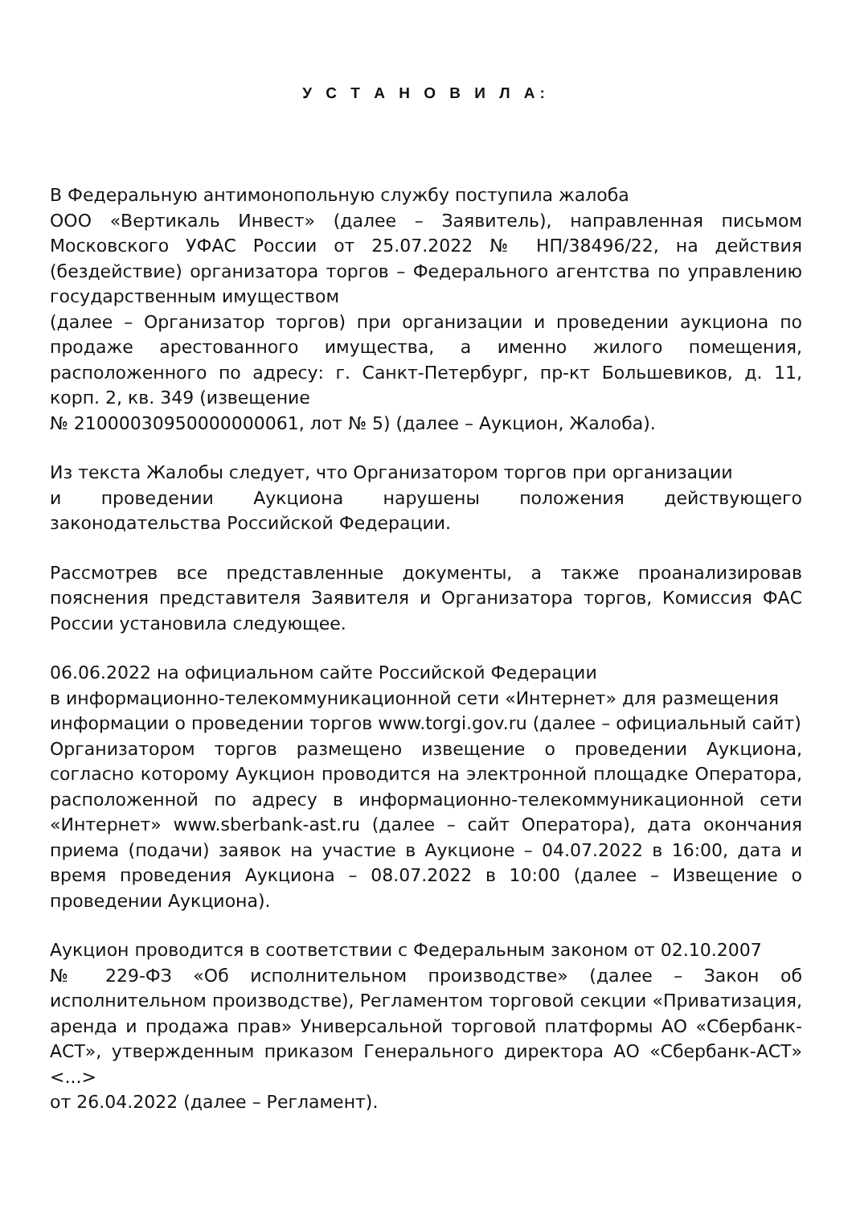У С Т А Н О В И Л А:
В Федеральную антимонопольную службу поступила жалоба
ООО «Вертикаль Инвест» (далее – Заявитель), направленная письмом Московского УФАС России от 25.07.2022 № НП/38496/22, на действия (бездействие) организатора торгов – Федерального агентства по управлению государственным имуществом
(далее – Организатор торгов) при организации и проведении аукциона по продаже арестованного имущества, а именно жилого помещения, расположенного по адресу: г. Санкт-Петербург, пр-кт Большевиков, д. 11, корп. 2, кв. 349 (извещение
№ 21000030950000000061, лот № 5) (далее – Аукцион, Жалоба).
Из текста Жалобы следует, что Организатором торгов при организации
и проведении Аукциона нарушены положения действующего законодательства Российской Федерации.
Рассмотрев все представленные документы, а также проанализировав пояснения представителя Заявителя и Организатора торгов, Комиссия ФАС России установила следующее.
06.06.2022 на официальном сайте Российской Федерации
в информационно-телекоммуникационной сети «Интернет» для размещения
информации о проведении торгов www.torgi.gov.ru (далее – официальный сайт)
Организатором торгов размещено извещение о проведении Аукциона, согласно которому Аукцион проводится на электронной площадке Оператора, расположенной по адресу в информационно-телекоммуникационной сети «Интернет» www.sberbank-ast.ru (далее – сайт Оператора), дата окончания приема (подачи) заявок на участие в Аукционе – 04.07.2022 в 16:00, дата и время проведения Аукциона – 08.07.2022 в 10:00 (далее – Извещение о проведении Аукциона).
Аукцион проводится в соответствии с Федеральным законом от 02.10.2007
№ 229-ФЗ «Об исполнительном производстве» (далее – Закон об исполнительном производстве), Регламентом торговой секции «Приватизация, аренда и продажа прав» Универсальной торговой платформы АО «Сбербанк-АСТ», утвержденным приказом Генерального директора АО «Сбербанк-АСТ» <...>
от 26.04.2022 (далее – Регламент).